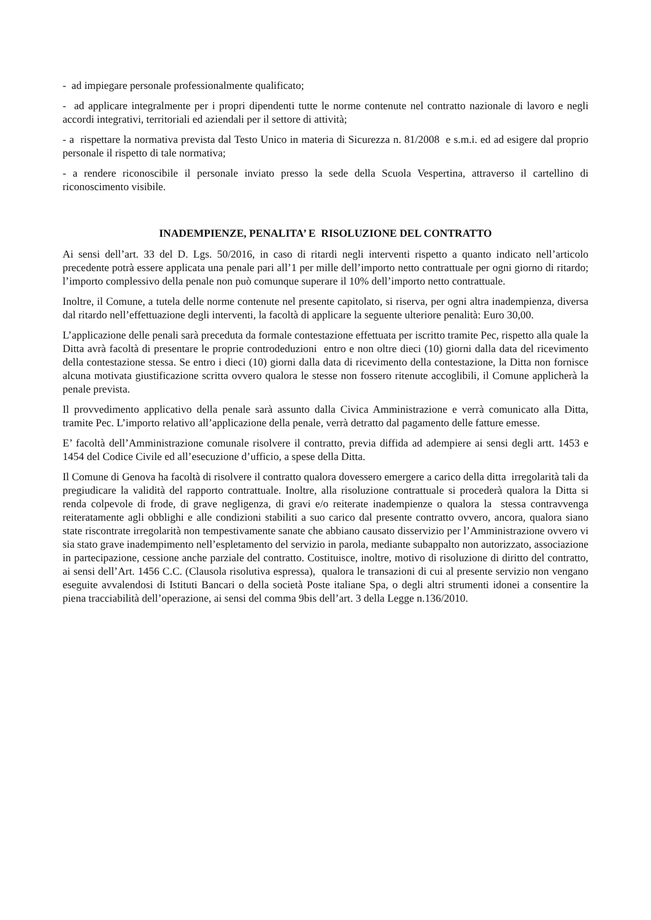- ad impiegare personale professionalmente qualificato;
- ad applicare integralmente per i propri dipendenti tutte le norme contenute nel contratto nazionale di lavoro e negli accordi integrativi, territoriali ed aziendali per il settore di attività;
- a rispettare la normativa prevista dal Testo Unico in materia di Sicurezza n. 81/2008 e s.m.i. ed ad esigere dal proprio personale il rispetto di tale normativa;
- a rendere riconoscibile il personale inviato presso la sede della Scuola Vespertina, attraverso il cartellino di riconoscimento visibile.
INADEMPIENZE, PENALITA’ E RISOLUZIONE DEL CONTRATTO
Ai sensi dell’art. 33 del D. Lgs. 50/2016, in caso di ritardi negli interventi rispetto a quanto indicato nell’articolo precedente potrà essere applicata una penale pari all’1 per mille dell’importo netto contrattuale per ogni giorno di ritardo; l’importo complessivo della penale non può comunque superare il 10% dell’importo netto contrattuale.
Inoltre, il Comune, a tutela delle norme contenute nel presente capitolato, si riserva, per ogni altra inadempienza, diversa dal ritardo nell’effettuazione degli interventi, la facoltà di applicare la seguente ulteriore penalità: Euro 30,00.
L’applicazione delle penali sarà preceduta da formale contestazione effettuata per iscritto tramite Pec, rispetto alla quale la Ditta avrà facoltà di presentare le proprie controdeduzioni entro e non oltre dieci (10) giorni dalla data del ricevimento della contestazione stessa. Se entro i dieci (10) giorni dalla data di ricevimento della contestazione, la Ditta non fornisce alcuna motivata giustificazione scritta ovvero qualora le stesse non fossero ritenute accoglibili, il Comune applicherà la penale prevista.
Il provvedimento applicativo della penale sarà assunto dalla Civica Amministrazione e verrà comunicato alla Ditta, tramite Pec. L’importo relativo all’applicazione della penale, verrà detratto dal pagamento delle fatture emesse.
E’ facoltà dell’Amministrazione comunale risolvere il contratto, previa diffida ad adempiere ai sensi degli artt. 1453 e 1454 del Codice Civile ed all’esecuzione d’ufficio, a spese della Ditta.
Il Comune di Genova ha facoltà di risolvere il contratto qualora dovessero emergere a carico della ditta irregolarità tali da pregiudicare la validità del rapporto contrattuale. Inoltre, alla risoluzione contrattuale si procederà qualora la Ditta si renda colpevole di frode, di grave negligenza, di gravi e/o reiterate inadempienze o qualora la stessa contravvenga reiteratamente agli obblighi e alle condizioni stabiliti a suo carico dal presente contratto ovvero, ancora, qualora siano state riscontrate irregolarità non tempestivamente sanate che abbiano causato disservizio per l’Amministrazione ovvero vi sia stato grave inadempimento nell’espletamento del servizio in parola, mediante subappalto non autorizzato, associazione in partecipazione, cessione anche parziale del contratto. Costituisce, inoltre, motivo di risoluzione di diritto del contratto, ai sensi dell’Art. 1456 C.C. (Clausola risolutiva espressa), qualora le transazioni di cui al presente servizio non vengano eseguite avvalendosi di Istituti Bancari o della società Poste italiane Spa, o degli altri strumenti idonei a consentire la piena tracciabilità dell’operazione, ai sensi del comma 9bis dell’art. 3 della Legge n.136/2010.